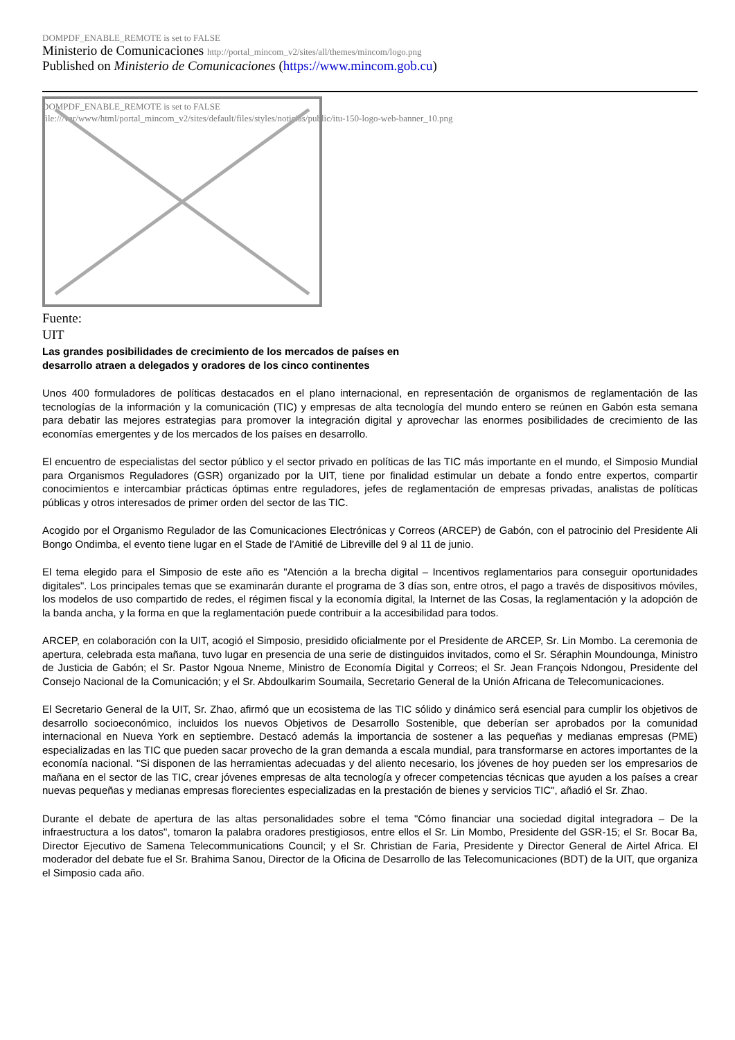DOMPDF_ENABLE_REMOTE is set to FALSE
Ministerio de Comunicaciones http://portal_mincom_v2/sites/all/themes/mincom/logo.png
Published on Ministerio de Comunicaciones (https://www.mincom.gob.cu)
DOMPDF_ENABLE_REMOTE is set to FALSE
file:///var/www/html/portal_mincom_v2/sites/default/files/styles/noticias/public/itu-150-logo-web-banner_10.png
Fuente:
UIT
Las grandes posibilidades de crecimiento de los mercados de países en desarrollo atraen a delegados y oradores de los cinco continentes
Unos 400 formuladores de políticas destacados en el plano internacional, en representación de organismos de reglamentación de las tecnologías de la información y la comunicación (TIC) y empresas de alta tecnología del mundo entero se reúnen en Gabón esta semana para debatir las mejores estrategias para promover la integración digital y aprovechar las enormes posibilidades de crecimiento de las economías emergentes y de los mercados de los países en desarrollo.
El encuentro de especialistas del sector público y el sector privado en políticas de las TIC más importante en el mundo, el Simposio Mundial para Organismos Reguladores (GSR) organizado por la UIT, tiene por finalidad estimular un debate a fondo entre expertos, compartir conocimientos e intercambiar prácticas óptimas entre reguladores, jefes de reglamentación de empresas privadas, analistas de políticas públicas y otros interesados de primer orden del sector de las TIC.
Acogido por el Organismo Regulador de las Comunicaciones Electrónicas y Correos (ARCEP) de Gabón, con el patrocinio del Presidente Ali Bongo Ondimba, el evento tiene lugar en el Stade de l’Amitié de Libreville del 9 al 11 de junio.
El tema elegido para el Simposio de este año es "Atención a la brecha digital – Incentivos reglamentarios para conseguir oportunidades digitales". Los principales temas que se examinarán durante el programa de 3 días son, entre otros, el pago a través de dispositivos móviles, los modelos de uso compartido de redes, el régimen fiscal y la economía digital, la Internet de las Cosas, la reglamentación y la adopción de la banda ancha, y la forma en que la reglamentación puede contribuir a la accesibilidad para todos.
ARCEP, en colaboración con la UIT, acogió el Simposio, presidido oficialmente por el Presidente de ARCEP, Sr. Lin Mombo. La ceremonia de apertura, celebrada esta mañana, tuvo lugar en presencia de una serie de distinguidos invitados, como el Sr. Séraphin Moundounga, Ministro de Justicia de Gabón; el Sr. Pastor Ngoua Nneme, Ministro de Economía Digital y Correos; el Sr. Jean François Ndongou, Presidente del Consejo Nacional de la Comunicación; y el Sr. Abdoulkarim Soumaila, Secretario General de la Unión Africana de Telecomunicaciones.
El Secretario General de la UIT, Sr. Zhao, afirmó que un ecosistema de las TIC sólido y dinámico será esencial para cumplir los objetivos de desarrollo socioeconómico, incluidos los nuevos Objetivos de Desarrollo Sostenible, que deberían ser aprobados por la comunidad internacional en Nueva York en septiembre. Destacó además la importancia de sostener a las pequeñas y medianas empresas (PME) especializadas en las TIC que pueden sacar provecho de la gran demanda a escala mundial, para transformarse en actores importantes de la economía nacional. "Si disponen de las herramientas adecuadas y del aliento necesario, los jóvenes de hoy pueden ser los empresarios de mañana en el sector de las TIC, crear jóvenes empresas de alta tecnología y ofrecer competencias técnicas que ayuden a los países a crear nuevas pequeñas y medianas empresas florecientes especializadas en la prestación de bienes y servicios TIC", añadió el Sr. Zhao.
Durante el debate de apertura de las altas personalidades sobre el tema "Cómo financiar una sociedad digital integradora – De la infraestructura a los datos", tomaron la palabra oradores prestigiosos, entre ellos el Sr. Lin Mombo, Presidente del GSR-15; el Sr. Bocar Ba, Director Ejecutivo de Samena Telecommunications Council; y el Sr. Christian de Faria, Presidente y Director General de Airtel Africa. El moderador del debate fue el Sr. Brahima Sanou, Director de la Oficina de Desarrollo de las Telecomunicaciones (BDT) de la UIT, que organiza el Simposio cada año.